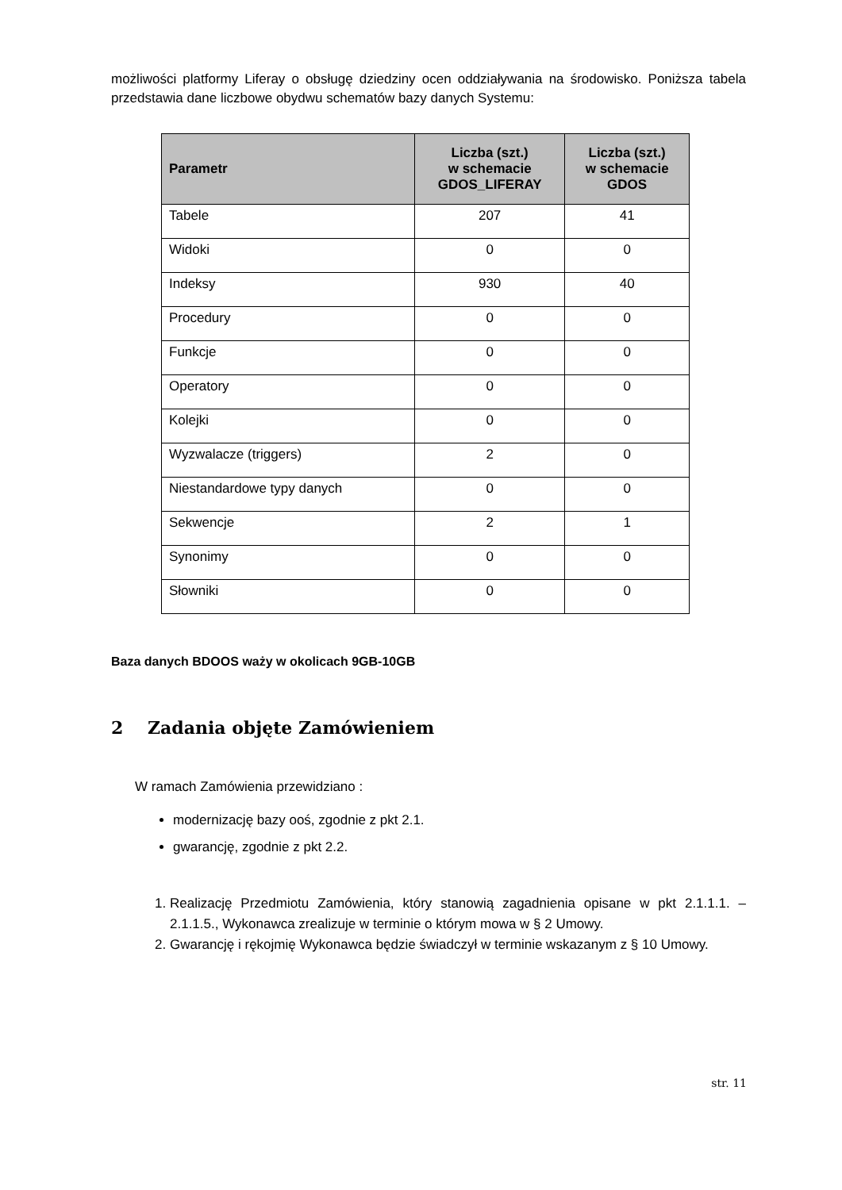możliwości platformy Liferay o obsługę dziedziny ocen oddziaływania na środowisko. Poniższa tabela przedstawia dane liczbowe obydwu schematów bazy danych Systemu:
| Parametr | Liczba (szt.) w schemacie GDOS_LIFERAY | Liczba (szt.) w schemacie GDOS |
| --- | --- | --- |
| Tabele | 207 | 41 |
| Widoki | 0 | 0 |
| Indeksy | 930 | 40 |
| Procedury | 0 | 0 |
| Funkcje | 0 | 0 |
| Operatory | 0 | 0 |
| Kolejki | 0 | 0 |
| Wyzwalacze (triggers) | 2 | 0 |
| Niestandardowe typy danych | 0 | 0 |
| Sekwencje | 2 | 1 |
| Synonimy | 0 | 0 |
| Słowniki | 0 | 0 |
Baza danych BDOOS waży w okolicach 9GB-10GB
2 Zadania objęte Zamówieniem
W ramach Zamówienia przewidziano :
modernizację bazy ooś, zgodnie z pkt 2.1.
gwarancję, zgodnie z pkt 2.2.
1. Realizację Przedmiotu Zamówienia, który stanowią zagadnienia opisane w pkt 2.1.1.1. – 2.1.1.5., Wykonawca zrealizuje w terminie o którym mowa w § 2 Umowy.
2. Gwarancję i rękojmię Wykonawca będzie świadczył w terminie wskazanym z § 10 Umowy.
str. 11